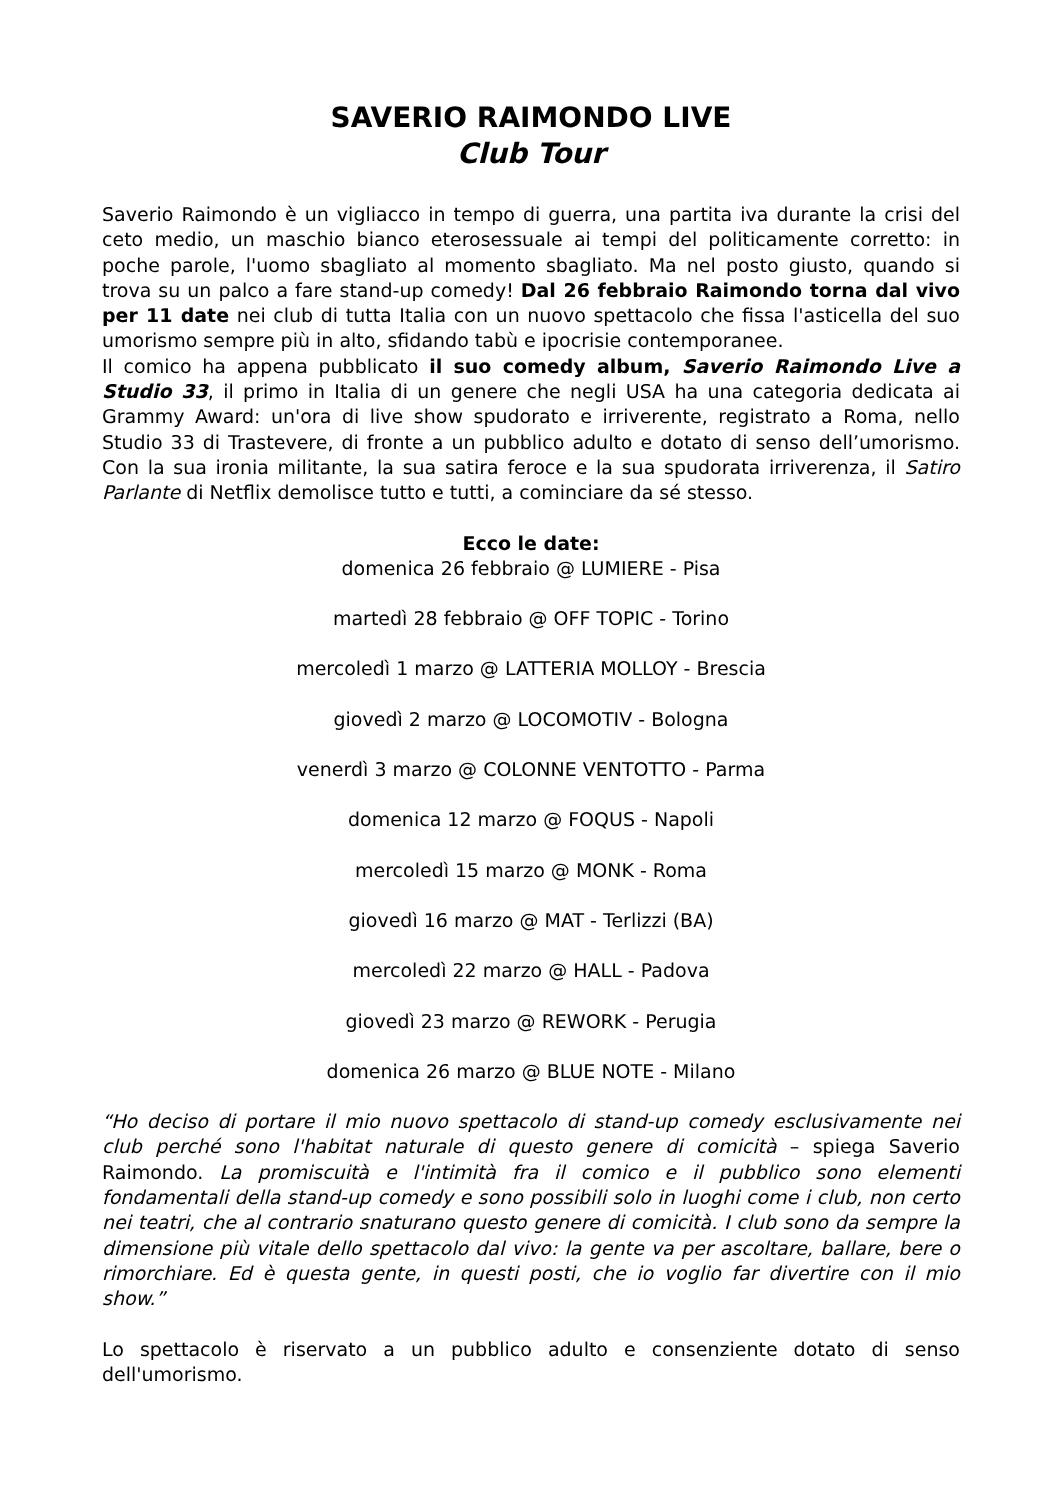SAVERIO RAIMONDO LIVE
Club Tour
Saverio Raimondo è un vigliacco in tempo di guerra, una partita iva durante la crisi del ceto medio, un maschio bianco eterosessuale ai tempi del politicamente corretto: in poche parole, l'uomo sbagliato al momento sbagliato. Ma nel posto giusto, quando si trova su un palco a fare stand-up comedy! Dal 26 febbraio Raimondo torna dal vivo per 11 date nei club di tutta Italia con un nuovo spettacolo che fissa l'asticella del suo umorismo sempre più in alto, sfidando tabù e ipocrisie contemporanee.
Il comico ha appena pubblicato il suo comedy album, Saverio Raimondo Live a Studio 33, il primo in Italia di un genere che negli USA ha una categoria dedicata ai Grammy Award: un'ora di live show spudorato e irriverente, registrato a Roma, nello Studio 33 di Trastevere, di fronte a un pubblico adulto e dotato di senso dell’umorismo. Con la sua ironia militante, la sua satira feroce e la sua spudorata irriverenza, il Satiro Parlante di Netflix demolisce tutto e tutti, a cominciare da sé stesso.
Ecco le date:
domenica 26 febbraio @ LUMIERE - Pisa
martedì 28 febbraio @ OFF TOPIC - Torino
mercoledì 1 marzo @ LATTERIA MOLLOY - Brescia
giovedì 2 marzo @ LOCOMOTIV - Bologna
venerdì 3 marzo @ COLONNE VENTOTTO - Parma
domenica 12 marzo @ FOQUS - Napoli
mercoledì 15 marzo @ MONK - Roma
giovedì 16 marzo @ MAT - Terlizzi (BA)
mercoledì 22 marzo @ HALL - Padova
giovedì 23 marzo @ REWORK - Perugia
domenica 26 marzo @ BLUE NOTE - Milano
“Ho deciso di portare il mio nuovo spettacolo di stand-up comedy esclusivamente nei club perché sono l'habitat naturale di questo genere di comicità – spiega Saverio Raimondo. La promiscuità e l'intimità fra il comico e il pubblico sono elementi fondamentali della stand-up comedy e sono possibili solo in luoghi come i club, non certo nei teatri, che al contrario snaturano questo genere di comicità. I club sono da sempre la dimensione più vitale dello spettacolo dal vivo: la gente va per ascoltare, ballare, bere o rimorchiare. Ed è questa gente, in questi posti, che io voglio far divertire con il mio show.”
Lo spettacolo è riservato a un pubblico adulto e consenziente dotato di senso dell'umorismo.